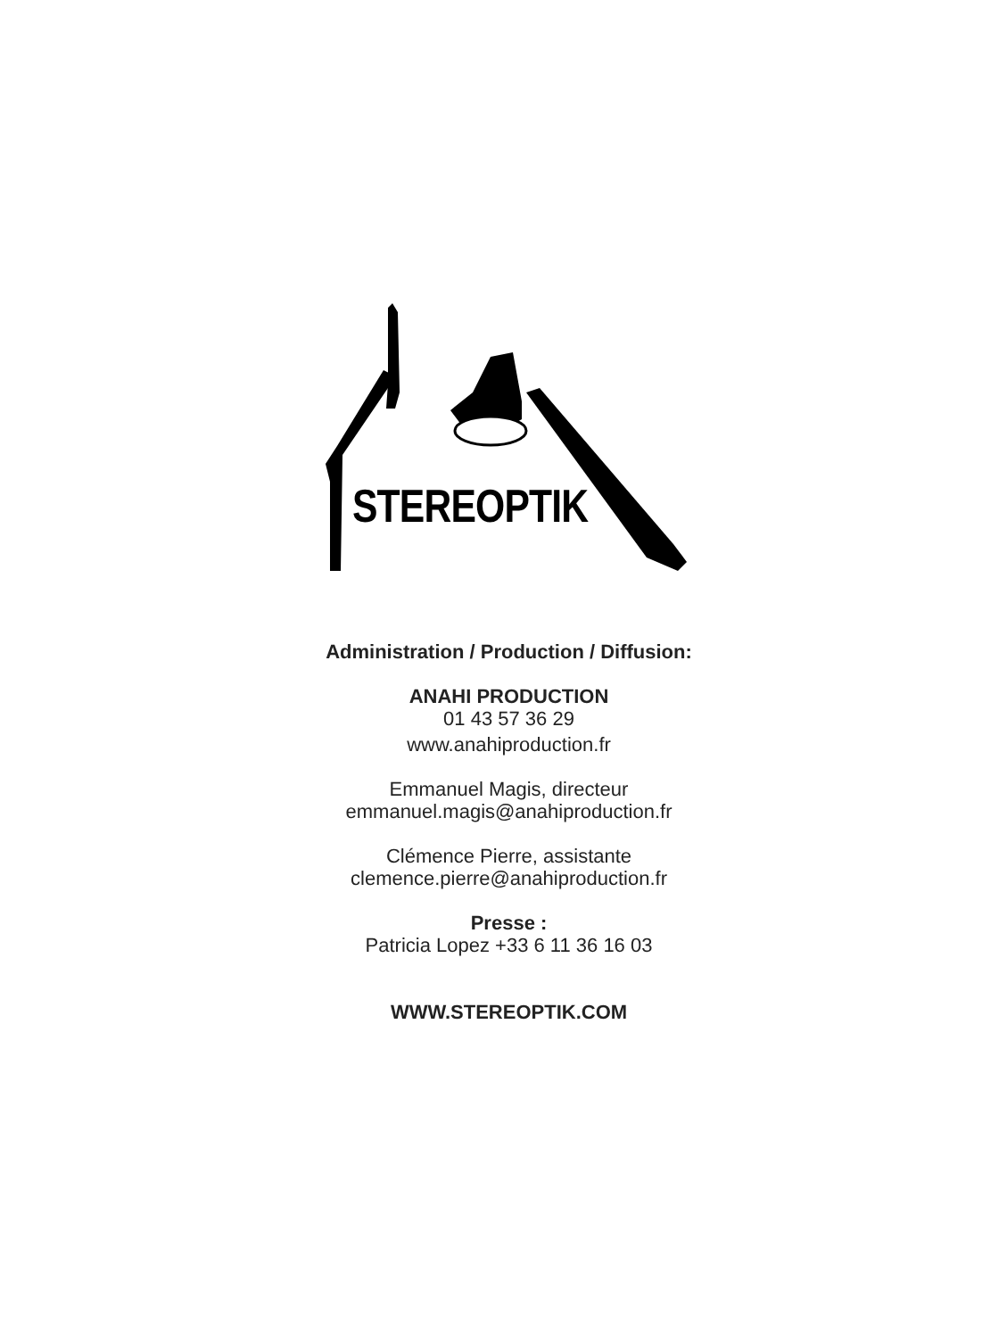STEREOPTIK
Administration / Production / Diffusion:
ANAHI PRODUCTION
01 43 57 36 29
www.anahiproduction.fr
Emmanuel Magis, directeur
emmanuel.magis@anahiproduction.fr
Clémence Pierre, assistante
clemence.pierre@anahiproduction.fr
Presse :
Patricia Lopez +33 6 11 36 16 03
WWW.STEREOPTIK.COM